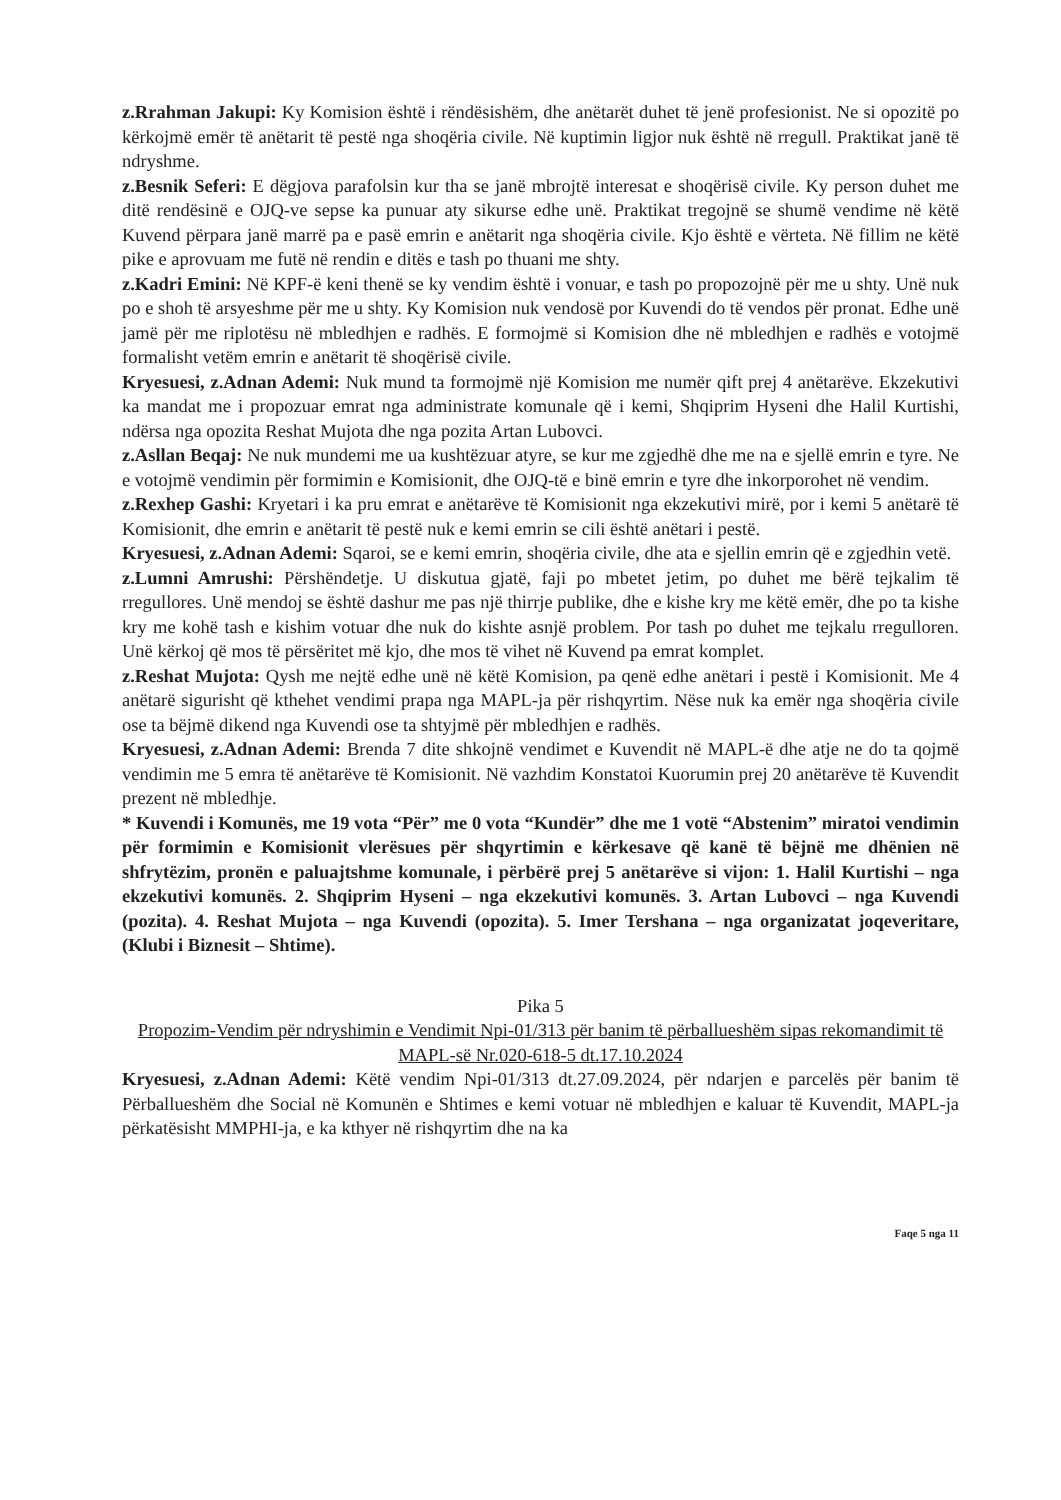z.Rrahman Jakupi: Ky Komision është i rëndësishëm, dhe anëtarët duhet të jenë profesionist. Ne si opozitë po kërkojmë emër të anëtarit të pestë nga shoqëria civile. Në kuptimin ligjor nuk është në rregull. Praktikat janë të ndryshme.
z.Besnik Seferi: E dëgjova parafolsin kur tha se janë mbrojtë interesat e shoqërisë civile. Ky person duhet me ditë rendësinë e OJQ-ve sepse ka punuar aty sikurse edhe unë. Praktikat tregojnë se shumë vendime në këtë Kuvend përpara janë marrë pa e pasë emrin e anëtarit nga shoqëria civile. Kjo është e vërteta. Në fillim ne këtë pike e aprovuam me futë në rendin e ditës e tash po thuani me shty.
z.Kadri Emini: Në KPF-ë keni thenë se ky vendim është i vonuar, e tash po propozojnë për me u shty. Unë nuk po e shoh të arsyeshme për me u shty. Ky Komision nuk vendosë por Kuvendi do të vendos për pronat. Edhe unë jamë për me riplotësu në mbledhjen e radhës. E formojmë si Komision dhe në mbledhjen e radhës e votojmë formalisht vetëm emrin e anëtarit të shoqërisë civile.
Kryesuesi, z.Adnan Ademi: Nuk mund ta formojmë një Komision me numër qift prej 4 anëtarëve. Ekzekutivi ka mandat me i propozuar emrat nga administrate komunale që i kemi, Shqiprim Hyseni dhe Halil Kurtishi, ndërsa nga opozita Reshat Mujota dhe nga pozita Artan Lubovci.
z.Asllan Beqaj: Ne nuk mundemi me ua kushtëzuar atyre, se kur me zgjedhë dhe me na e sjellë emrin e tyre. Ne e votojmë vendimin për formimin e Komisionit, dhe OJQ-të e binë emrin e tyre dhe inkorporohet në vendim.
z.Rexhep Gashi: Kryetari i ka pru emrat e anëtarëve të Komisionit nga ekzekutivi mirë, por i kemi 5 anëtarë të Komisionit, dhe emrin e anëtarit të pestë nuk e kemi emrin se cili është anëtari i pestë.
Kryesuesi, z.Adnan Ademi: Sqaroi, se e kemi emrin, shoqëria civile, dhe ata e sjellin emrin që e zgjedhin vetë.
z.Lumni Amrushi: Përshëndetje. U diskutua gjatë, faji po mbetet jetim, po duhet me bërë tejkalim të rregullores. Unë mendoj se është dashur me pas një thirrje publike, dhe e kishe kry me këtë emër, dhe po ta kishe kry me kohë tash e kishim votuar dhe nuk do kishte asnjë problem. Por tash po duhet me tejkalu rregulloren. Unë kërkoj që mos të përsëritet më kjo, dhe mos të vihet në Kuvend pa emrat komplet.
z.Reshat Mujota: Qysh me nejtë edhe unë në këtë Komision, pa qenë edhe anëtari i pestë i Komisionit. Me 4 anëtarë sigurisht që kthehet vendimi prapa nga MAPL-ja për rishqyrtim. Nëse nuk ka emër nga shoqëria civile ose ta bëjmë dikend nga Kuvendi ose ta shtyjmë për mbledhjen e radhës.
Kryesuesi, z.Adnan Ademi: Brenda 7 dite shkojnë vendimet e Kuvendit në MAPL-ë dhe atje ne do ta qojmë vendimin me 5 emra të anëtarëve të Komisionit. Në vazhdim Konstatoi Kuorumin prej 20 anëtarëve të Kuvendit prezent në mbledhje.
* Kuvendi i Komunës, me 19 vota “Për” me 0 vota “Kundër” dhe me 1 votë “Abstenim” miratoi vendimin për formimin e Komisionit vlerësues për shqyrtimin e kërkesave që kanë të bëjnë me dhënien në shfrytëzim, pronën e paluajtshme komunale, i përbërë prej 5 anëtarëve si vijon: 1. Halil Kurtishi – nga ekzekutivi komunës. 2. Shqiprim Hyseni – nga ekzekutivi komunës. 3. Artan Lubovci – nga Kuvendi (pozita). 4. Reshat Mujota – nga Kuvendi (opozita). 5. Imer Tershana – nga organizatat joqeveritare, (Klubi i Biznesit – Shtime).
Pika 5
Propozim-Vendim për ndryshimin e Vendimit Npi-01/313 për banim të përballueshëm sipas rekomandimit të MAPL-së Nr.020-618-5 dt.17.10.2024
Kryesuesi, z.Adnan Ademi: Këtë vendim Npi-01/313 dt.27.09.2024, për ndarjen e parcelës për banim të Përballueshëm dhe Social në Komunën e Shtimes e kemi votuar në mbledhjen e kaluar të Kuvendit, MAPL-ja përkatësisht MMPHI-ja, e ka kthyer në rishqyrtim dhe na ka
Faqe 5 nga 11